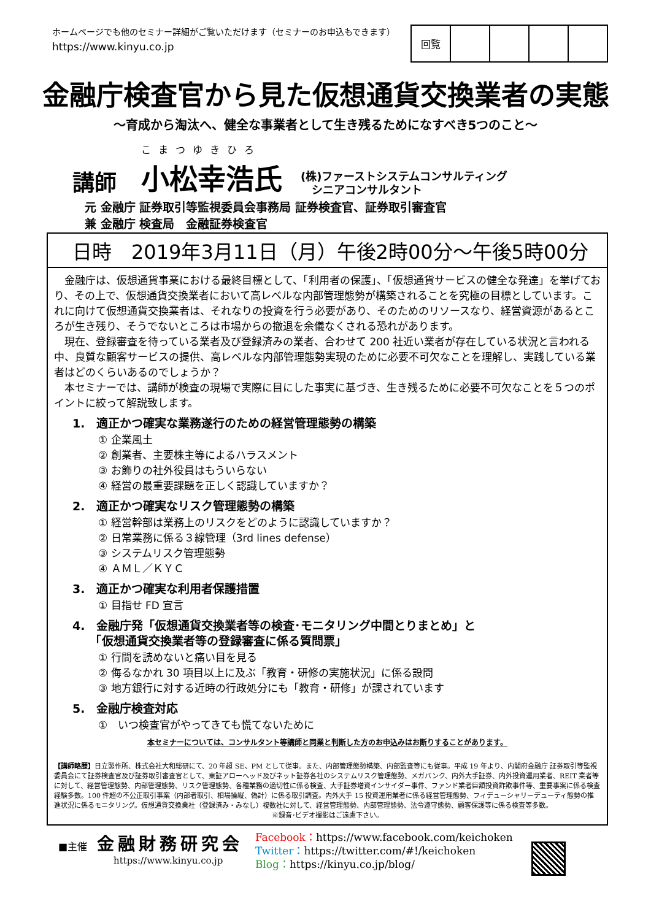ホームページでも他のセミナー詳細がご覧いただけます（セミナーのお申込もできます）
https://www.kinyu.co.jp
| 回覧 | | | | |
金融庁検査官から見た仮想通貨交換業者の実態
～育成から淘汰へ、健全な事業者として生き残るためになすべき5つのこと～
講師
こまつゆきひろ
小松幸浩氏
(株)ファーストシステムコンサルティング
　シニアコンサルタント
元 金融庁 証券取引等監視委員会事務局 証券検査官、証券取引審査官
兼 金融庁 検査局　金融証券検査官
日時　2019年3月11日（月）午後2時00分～午後5時00分
　金融庁は、仮想通貨事業における最終目標として、「利用者の保護」、「仮想通貨サービスの健全な発達」を挙げており、その上で、仮想通貨交換業者において高レベルな内部管理態勢が構築されることを究極の目標としています。これに向けて仮想通貨交換業者は、それなりの投資を行う必要があり、そのためのリソースなり、経営資源があるところが生き残り、そうでないところは市場からの撤退を余儀なくされる恐れがあります。
　現在、登録審査を待っている業者及び登録済みの業者、合わせて 200 社近い業者が存在している状況と言われる中、良質な顧客サービスの提供、高レベルな内部管理態勢実現のために必要不可欠なことを理解し、実践している業者はどのくらいあるのでしょうか？
　本セミナーでは、講師が検査の現場で実際に目にした事実に基づき、生き残るために必要不可欠なことを５つのポイントに絞って解説致します。
1.　適正かつ確実な業務遂行のための経営管理態勢の構築
① 企業風土
② 創業者、主要株主等によるハラスメント
③ お飾りの社外役員はもういらない
④ 経営の最重要課題を正しく認識していますか？
2.　適正かつ確実なリスク管理態勢の構築
① 経営幹部は業務上のリスクをどのように認識していますか？
② 日常業務に係る３線管理（3rd lines defense）
③ システムリスク管理態勢
④ ＡＭＬ／ＫＹＣ
3.　適正かつ確実な利用者保護措置
① 目指せ FD 宣言
4.　金融庁発「仮想通貨交換業者等の検査･モニタリング中間とりまとめ」と
　　「仮想通貨交換業者等の登録審査に係る質問票」
① 行間を読めないと痛い目を見る
② 侮るなかれ 30 項目以上に及ぶ「教育・研修の実施状況」に係る設問
③ 地方銀行に対する近時の行政処分にも「教育・研修」が課されています
5.　金融庁検査対応
①　いつ検査官がやってきても慌てないために
本セミナーについては、コンサルタント等講師と同業と判断した方のお申込みはお断りすることがあります。
【講師略歴】日立製作所、株式会社大和総研にて、20 年超 SE、PM として従事。また、内部管理態勢構築、内部監査等にも従事。平成 19 年より、内閣府金融庁 証券取引等監視委員会にて証券検査官及び証券取引審査官として、東証アローヘッド及びネット証券各社のシステムリスク管理態勢、メガバンク、内外大手証券、内外投資運用業者、REIT 業者等に対して、経営管理態勢、内部管理態勢、リスク管理態勢、各種業務の適切性に係る検査、大手証券増資インサイダー事件、ファンド業者巨額投資詐欺事件等、重要事案に係る検査経験多数。100 件超の不公正取引事案（内部者取引、相場操縦、偽計）に係る取引調査。内外大手 15 投資運用業者に係る経営管理態勢、フィデューシャリーデューティ態勢の推進状況に係るモニタリング。仮想通貨交換業社（登録済み・みなし）複数社に対して、経営管理態勢、内部管理態勢、法令遵守態勢、顧客保護等に係る検査等多数。
※録音･ビデオ撮影はご遠慮下さい。
■主催 金融財務研究会
https://www.kinyu.co.jp
Facebook：https://www.facebook.com/keichoken
Twitter：https://twitter.com/#!/keichoken
Blog：https://kinyu.co.jp/blog/